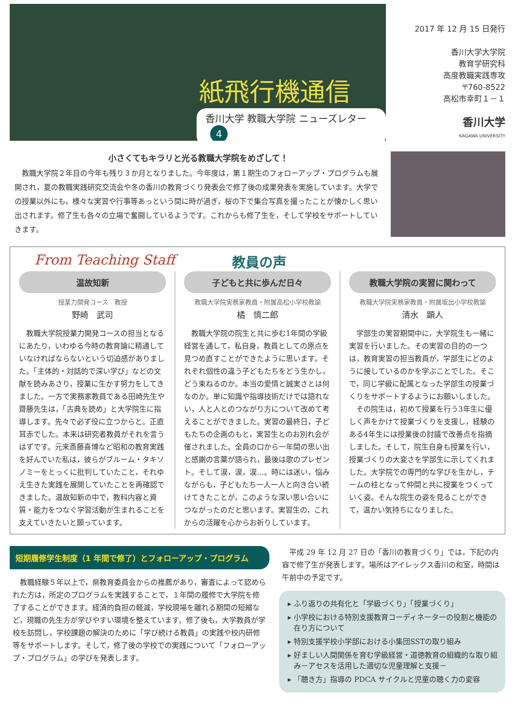紙飛行機通信
香川大学 教職大学院 ニューズレター 4
2017 年 12 月 15 日発行
香川大学大学院
教育学研究科
高度教職実践専攻
〒760-8522
高松市幸町１－１
香川大学
KAGAWA UNIVERSITY
小さくてもキラリと光る教職大学院をめざして！
教職大学院２年目の今年も残り３か月となりました。今年度は，第１期生のフォローアップ・プログラムも展開され，夏の教職実践研究交流会や冬の香川の教育づくり発表会で修了後の成果発表を実施しています。大学での授業以外にも，様々な実習や行事等あっという間に時が過ぎ，桜の下で集合写真を撮ったことが懐かしく思い出されます。修了生も各々の立場で奮闘しているようです。これからも修了生を，そして学校をサポートしていきます。
From Teaching Staff 教員の声
温故知新
授業力開発コース　教授
野崎　武司
教職大学院授業力開発コースの担当となるにあたり，いわゆる今時の教育論に精通していなければならないという切迫感がありました。「主体的・対話的で深い学び」などの文献を読みあさり，授業に生かす努力をしてきました。一方で実務家教員である田崎先生や齋藤先生は，「古典を読め」と大学院生に指導します。先々で必ず役に立つからと。正直耳赤でした。本来は研究者教員がそれを言うはずです。元来斎藤喜博など昭和の教育実践を好んでいた私は，彼らがブルーム・タキソノミーをとっくに批判していたこと，それゆえ生きた実践を展開していたことを再確認できました。温故知新の中で，教科内容と資質・能力をつなぐ学習活動が生まれることを支えていきたいと願っています。
子どもと共に歩んだ日々
教職大学院実務家教員・附属高松小学校教諭
橘　慎二郎
教職大学院の院生と共に歩む1年間の学級経営を通して，私自身，教員としての原点を見つめ直すことができたように思います。それぞれ個性の違う子どもたちをどう生かし，どう束ねるのか。本当の愛情と誠実さとは何なのか。単に知識や指導技術だけでは語れない，人と人とのつながり方について改めて考えることができました。実習の最終日，子どもたちの企画のもと，実習生とのお別れ会が催されました。全員の口から一年間の思い出と感謝の言葉が語られ，最後は歌のプレゼント。そして涙，涙，涙…。時には迷い，悩みながらも，子どもたち一人一人と向き合い続けてきたことが，このような深い思い合いにつながったのだと思います。実習生の，これからの活躍を心からお祈りしています。
教職大学院の実習に関わって
教職大学院実務家教員・附属坂出小学校教諭
清水　顕人
学部生の実習期間中に，大学院生も一緒に実習を行いました。その実習の目的の一つは，教育実習の担当教員が，学部生にどのように接しているのかを学ぶことでした。そこで，同じ学級に配属となった学部生の授業づくりをサポートするようにお願いしました。
その院生は，初めて授業を行う3年生に優しく声をかけて授業づくりを支援し，経験のある4年生には授業後の討議で改善点を指摘しました。そして，院生自身も授業を行い，授業づくりの大変さを学部生に示してくれました。大学院での専門的な学びを生かし，チームの柱となって仲間と共に授業をつくっていく姿。そんな院生の姿を見ることができて，温かい気持ちになりました。
短期履修学生制度（1 年間で修了）とフォローアップ・プログラム
教職経験５年以上で，県教育委員会からの推薦があり，審査によって認められた方は，所定のプログラムを実践することで，１年間の履修で大学院を修了することができます。経済的負担の軽減，学校現場を離れる期間の短縮など，現職の先生方が学びやすい環境を整えています。修了後も，大学教員が学校を訪問し，学校課題の解決のために「学び続ける教員」の実践や校内研修等をサポートします。そして，修了後の学校での実践について「フォローアップ・プログラム」の学びを発表します。
平成 29 年 12 月 27 日の「香川の教育づくり」では，下記の内容で修了生が発表します。場所はアイレックス香川の和室，時間は午前中の予定です。
ふり返りの共有化と「学級づくり」「授業づくり」
小学校における特別支援教育コーディネーターの役割と機能の在り方について
特別支援学校小学部における小集団SSTの取り組み
好ましい人間関係を育む学級経営・道徳教育の組織的な取り組み－アセスを活用した適切な児童理解と支援－
「聴き方」指導の PDCA サイクルと児童の聴く力の変容